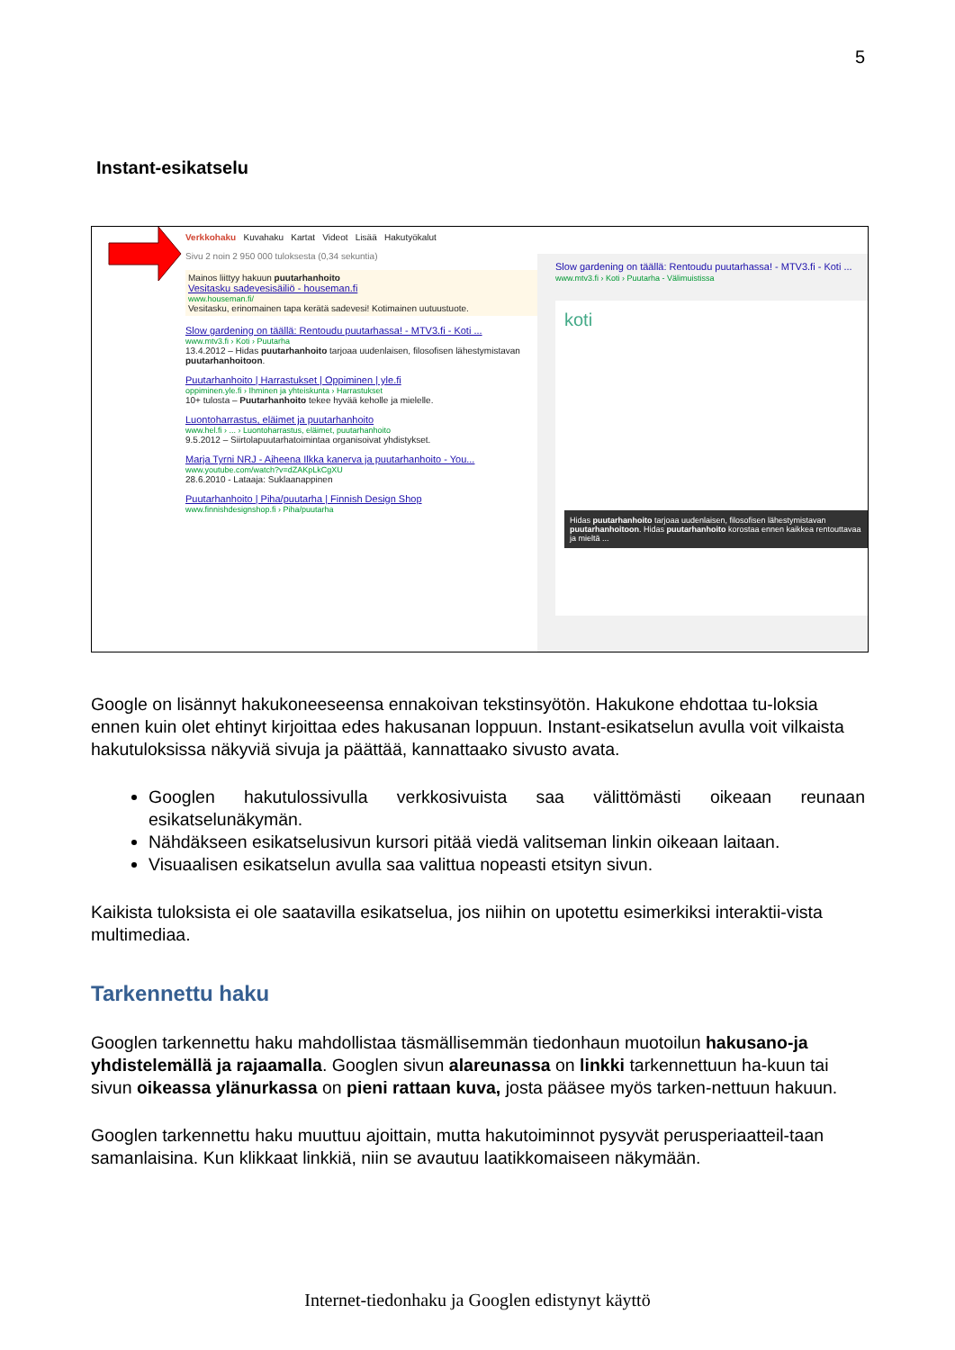5
Instant-esikatselu
Verkkohaku Kuvahaku Kartat Videot Lisää Hakutyökalut
Sivu 2 noin 2 950 000 tuloksesta (0,34 sekuntia)
Mainos liittyy hakuun puutarhanhoito
Vesitasku sadevesisäiliö - houseman.fi
www.houseman.fi/
Vesitasku, erinomainen tapa kerätä sadevesi! Kotimainen uutuustuote.
Slow gardening on täällä: Rentoudu puutarhassa! - MTV3.fi - Koti ...
www.mtv3.fi › Koti › Puutarha
13.4.2012 – Hidas puutarhanhoito tarjoaa uudenlaisen, filosofisen lähestymistavan puutarhanhoitoon.
Puutarhanhoito | Harrastukset | Oppiminen | yle.fi
oppiminen.yle.fi › Ihminen ja yhteiskunta › Harrastukset
10+ tulosta – Puutarhanhoito tekee hyvää keholle ja mielelle.
Luontoharrastus, eläimet ja puutarhanhoito
www.hel.fi › ... › Luontoharrastus, eläimet, puutarhanhoito
9.5.2012 – Siirtolapuutarhatoimintaa organisoivat yhdistykset.
Marja Tyrni NRJ - Aiheena Ilkka kanerva ja puutarhanhoito - You...
www.youtube.com/watch?v=dZAKpLkCgXU
28.6.2010 - Lataaja: Suklaanappinen
Puutarhanhoito | Piha/puutarha | Finnish Design Shop
www.finnishdesignshop.fi › Piha/puutarha
Slow gardening on täällä: Rentoudu puutarhassa! - MTV3.fi - Koti ...
www.mtv3.fi › Koti › Puutarha - Välimuistissa
koti
Hidas puutarhanhoito tarjoaa uudenlaisen, filosofisen lähestymistavan puutarhanhoitoon. Hidas puutarhanhoito korostaa ennen kaikkea rentouttavaa ja mieltä ...
Google on lisännyt hakukoneeseensa ennakoivan tekstinsyötön. Hakukone ehdottaa tu-loksia ennen kuin olet ehtinyt kirjoittaa edes hakusanan loppuun. Instant-esikatselun avulla voit vilkaista hakutuloksissa näkyviä sivuja ja päättää, kannattaako sivusto avata.
Googlen hakutulossivulla verkkosivuista saa välittömästi oikeaan reunaan esikatselunäkymän.
Nähdäkseen esikatselusivun kursori pitää viedä valitseman linkin oikeaan laitaan.
Visuaalisen esikatselun avulla saa valittua nopeasti etsityn sivun.
Kaikista tuloksista ei ole saatavilla esikatselua, jos niihin on upotettu esimerkiksi interaktii-vista multimediaa.
Tarkennettu haku
Googlen tarkennettu haku mahdollistaa täsmällisemmän tiedonhaun muotoilun hakusano-ja yhdistelemällä ja rajaamalla. Googlen sivun alareunassa on linkki tarkennettuun ha-kuun tai sivun oikeassa ylänurkassa on pieni rattaan kuva, josta pääsee myös tarken-nettuun hakuun.
Googlen tarkennettu haku muuttuu ajoittain, mutta hakutoiminnot pysyvät perusperiaatteil-taan samanlaisina. Kun klikkaat linkkiä, niin se avautuu laatikkomaiseen näkymään.
Internet-tiedonhaku ja Googlen edistynyt käyttö